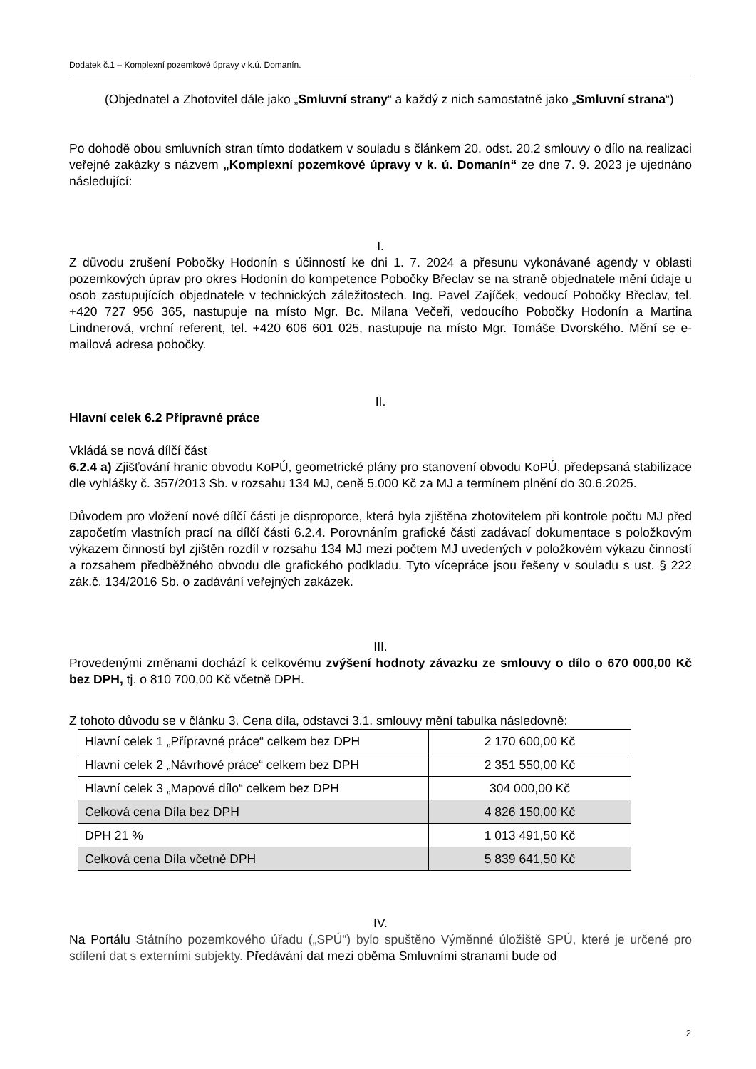Dodatek č.1 – Komplexní pozemkové úpravy v k.ú. Domanín.
(Objednatel a Zhotovitel dále jako „Smluvní strany“ a každý z nich samostatně jako „Smluvní strana“)
Po dohodě obou smluvních stran tímto dodatkem v souladu s článkem 20. odst. 20.2 smlouvy o dílo na realizaci veřejné zakázky s názvem „Komplexní pozemkové úpravy v k. ú. Domanín“ ze dne 7. 9. 2023 je ujednáno následující:
I.
Z důvodu zrušení Pobočky Hodonín s účinností ke dni 1. 7. 2024 a přesunu vykonávané agendy v oblasti pozemkových úprav pro okres Hodonín do kompetence Pobočky Břeclav se na straně objednatele mění údaje u osob zastupujících objednatele v technických záležitostech. Ing. Pavel Zajíček, vedoucí Pobočky Břeclav, tel. +420 727 956 365, nastupuje na místo Mgr. Bc. Milana Večeři, vedoucího Pobočky Hodonín a Martina Lindnerová, vrchní referent, tel. +420 606 601 025, nastupuje na místo Mgr. Tomáše Dvorského. Mění se e-mailová adresa pobočky.
II.
Hlavní celek 6.2 Přípravné práce
Vkládá se nová dílčí část
6.2.4 a) Zjišťování hranic obvodu KoPÚ, geometrické plány pro stanovení obvodu KoPÚ, předepsaná stabilizace dle vyhlášky č. 357/2013 Sb. v rozsahu 134 MJ, ceně 5.000 Kč za MJ a termínem plnění do 30.6.2025.
Důvodem pro vložení nové dílčí části je disproporce, která byla zjištěna zhotovitelem při kontrole počtu MJ před započetím vlastních prací na dílčí části 6.2.4. Porovnáním grafické části zadávací dokumentace s položkovým výkazem činností byl zjištěn rozdíl v rozsahu 134 MJ mezi počtem MJ uvedených v položkovém výkazu činností a rozsahem předběžného obvodu dle grafického podkladu. Tyto vícepráce jsou řešeny v souladu s ust. § 222 zák.č. 134/2016 Sb. o zadávání veřejných zakázek.
III.
Provedenými změnami dochází k celkovému zvýšení hodnoty závazku ze smlouvy o dílo o 670 000,00 Kč bez DPH, tj. o 810 700,00 Kč včetně DPH.
Z tohoto důvodu se v článku 3. Cena díla, odstavci 3.1. smlouvy mění tabulka následovně:
| Hlavní celek 1 „Přípravné práce“ celkem bez DPH | 2 170 600,00 Kč |
| Hlavní celek 2 „Návrhové práce“ celkem bez DPH | 2 351 550,00 Kč |
| Hlavní celek 3 „Mapové dílo“ celkem bez DPH | 304 000,00 Kč |
| Celková cena Díla bez DPH | 4 826 150,00 Kč |
| DPH 21 % | 1 013 491,50 Kč |
| Celková cena Díla včetně DPH | 5 839 641,50 Kč |
IV.
Na Portálu Státního pozemkového úřadu („SPÚ“) bylo spuštěno Výměnné úložiště SPÚ, které je určené pro sdílení dat s externími subjekty. Předávání dat mezi oběma Smluvními stranami bude od
2